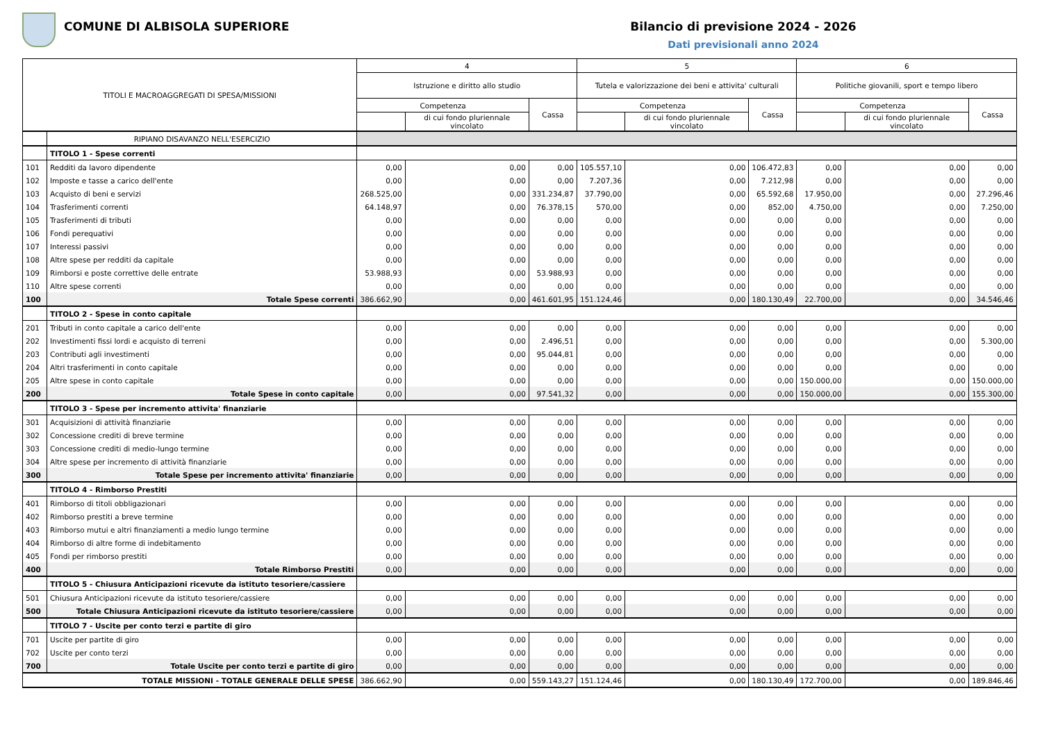COMUNE DI ALBISOLA SUPERIORE Bilancio di previsione 2024 - 2026
Dati previsionali anno 2024
| TITOLI E MACROAGGREGATI DI SPESA/MISSIONI | | 4 | | | 5 | | | 6 | | |
| --- | --- | --- | --- | --- | --- | --- | --- | --- | --- | --- |
| | | Istruzione e diritto allo studio | | | Tutela e valorizzazione dei beni e attivita' culturali | | | Politiche giovanili, sport e tempo libero | | |
| | | Competenza | | Cassa | Competenza | | Cassa | Competenza | | Cassa |
| | | | di cui fondo pluriennale vincolato | | | di cui fondo pluriennale vincolato | | | di cui fondo pluriennale vincolato | |
| | RIPIANO DISAVANZO NELL'ESERCIZIO | | | | | | | | | |
| | TITOLO 1 - Spese correnti | | | | | | | | | |
| 101 | Redditi da lavoro dipendente | 0,00 | 0,00 | 0,00 | 105.557,10 | 0,00 | 106.472,83 | 0,00 | 0,00 | 0,00 |
| 102 | Imposte e tasse a carico dell'ente | 0,00 | 0,00 | 0,00 | 7.207,36 | 0,00 | 7.212,98 | 0,00 | 0,00 | 0,00 |
| 103 | Acquisto di beni e servizi | 268.525,00 | 0,00 | 331.234,87 | 37.790,00 | 0,00 | 65.592,68 | 17.950,00 | 0,00 | 27.296,46 |
| 104 | Trasferimenti correnti | 64.148,97 | 0,00 | 76.378,15 | 570,00 | 0,00 | 852,00 | 4.750,00 | 0,00 | 7.250,00 |
| 105 | Trasferimenti di tributi | 0,00 | 0,00 | 0,00 | 0,00 | 0,00 | 0,00 | 0,00 | 0,00 | 0,00 |
| 106 | Fondi perequativi | 0,00 | 0,00 | 0,00 | 0,00 | 0,00 | 0,00 | 0,00 | 0,00 | 0,00 |
| 107 | Interessi passivi | 0,00 | 0,00 | 0,00 | 0,00 | 0,00 | 0,00 | 0,00 | 0,00 | 0,00 |
| 108 | Altre spese per redditi da capitale | 0,00 | 0,00 | 0,00 | 0,00 | 0,00 | 0,00 | 0,00 | 0,00 | 0,00 |
| 109 | Rimborsi e poste correttive delle entrate | 53.988,93 | 0,00 | 53.988,93 | 0,00 | 0,00 | 0,00 | 0,00 | 0,00 | 0,00 |
| 110 | Altre spese correnti | 0,00 | 0,00 | 0,00 | 0,00 | 0,00 | 0,00 | 0,00 | 0,00 | 0,00 |
| 100 | Totale Spese correnti | 386.662,90 | 0,00 | 461.601,95 | 151.124,46 | 0,00 | 180.130,49 | 22.700,00 | 0,00 | 34.546,46 |
| | TITOLO 2 - Spese in conto capitale | | | | | | | | | |
| 201 | Tributi in conto capitale a carico dell'ente | 0,00 | 0,00 | 0,00 | 0,00 | 0,00 | 0,00 | 0,00 | 0,00 | 0,00 |
| 202 | Investimenti fissi lordi e acquisto di terreni | 0,00 | 0,00 | 2.496,51 | 0,00 | 0,00 | 0,00 | 0,00 | 0,00 | 5.300,00 |
| 203 | Contributi agli investimenti | 0,00 | 0,00 | 95.044,81 | 0,00 | 0,00 | 0,00 | 0,00 | 0,00 | 0,00 |
| 204 | Altri trasferimenti in conto capitale | 0,00 | 0,00 | 0,00 | 0,00 | 0,00 | 0,00 | 0,00 | 0,00 | 0,00 |
| 205 | Altre spese in conto capitale | 0,00 | 0,00 | 0,00 | 0,00 | 0,00 | 0,00 | 150.000,00 | 0,00 | 150.000,00 |
| 200 | Totale Spese in conto capitale | 0,00 | 0,00 | 97.541,32 | 0,00 | 0,00 | 0,00 | 150.000,00 | 0,00 | 155.300,00 |
| | TITOLO 3 - Spese per incremento attivita' finanziarie | | | | | | | | | |
| 301 | Acquisizioni di attività finanziarie | 0,00 | 0,00 | 0,00 | 0,00 | 0,00 | 0,00 | 0,00 | 0,00 | 0,00 |
| 302 | Concessione crediti di breve termine | 0,00 | 0,00 | 0,00 | 0,00 | 0,00 | 0,00 | 0,00 | 0,00 | 0,00 |
| 303 | Concessione crediti di medio-lungo termine | 0,00 | 0,00 | 0,00 | 0,00 | 0,00 | 0,00 | 0,00 | 0,00 | 0,00 |
| 304 | Altre spese per incremento di attività finanziarie | 0,00 | 0,00 | 0,00 | 0,00 | 0,00 | 0,00 | 0,00 | 0,00 | 0,00 |
| 300 | Totale Spese per incremento attivita' finanziarie | 0,00 | 0,00 | 0,00 | 0,00 | 0,00 | 0,00 | 0,00 | 0,00 | 0,00 |
| | TITOLO 4 - Rimborso Prestiti | | | | | | | | | |
| 401 | Rimborso di titoli obbligazionari | 0,00 | 0,00 | 0,00 | 0,00 | 0,00 | 0,00 | 0,00 | 0,00 | 0,00 |
| 402 | Rimborso prestiti a breve termine | 0,00 | 0,00 | 0,00 | 0,00 | 0,00 | 0,00 | 0,00 | 0,00 | 0,00 |
| 403 | Rimborso mutui e altri finanziamenti a medio lungo termine | 0,00 | 0,00 | 0,00 | 0,00 | 0,00 | 0,00 | 0,00 | 0,00 | 0,00 |
| 404 | Rimborso di altre forme di indebitamento | 0,00 | 0,00 | 0,00 | 0,00 | 0,00 | 0,00 | 0,00 | 0,00 | 0,00 |
| 405 | Fondi per rimborso prestiti | 0,00 | 0,00 | 0,00 | 0,00 | 0,00 | 0,00 | 0,00 | 0,00 | 0,00 |
| 400 | Totale Rimborso Prestiti | 0,00 | 0,00 | 0,00 | 0,00 | 0,00 | 0,00 | 0,00 | 0,00 | 0,00 |
| | TITOLO 5 - Chiusura Anticipazioni ricevute da istituto tesoriere/cassiere | | | | | | | | | |
| 501 | Chiusura Anticipazioni ricevute da istituto tesoriere/cassiere | 0,00 | 0,00 | 0,00 | 0,00 | 0,00 | 0,00 | 0,00 | 0,00 | 0,00 |
| 500 | Totale Chiusura Anticipazioni ricevute da istituto tesoriere/cassiere | 0,00 | 0,00 | 0,00 | 0,00 | 0,00 | 0,00 | 0,00 | 0,00 | 0,00 |
| | TITOLO 7 - Uscite per conto terzi e partite di giro | | | | | | | | | |
| 701 | Uscite per partite di giro | 0,00 | 0,00 | 0,00 | 0,00 | 0,00 | 0,00 | 0,00 | 0,00 | 0,00 |
| 702 | Uscite per conto terzi | 0,00 | 0,00 | 0,00 | 0,00 | 0,00 | 0,00 | 0,00 | 0,00 | 0,00 |
| 700 | Totale Uscite per conto terzi e partite di giro | 0,00 | 0,00 | 0,00 | 0,00 | 0,00 | 0,00 | 0,00 | 0,00 | 0,00 |
| TOTALE MISSIONI - TOTALE GENERALE DELLE SPESE | | 386.662,90 | 0,00 | 559.143,27 | 151.124,46 | 0,00 | 180.130,49 | 172.700,00 | 0,00 | 189.846,46 |